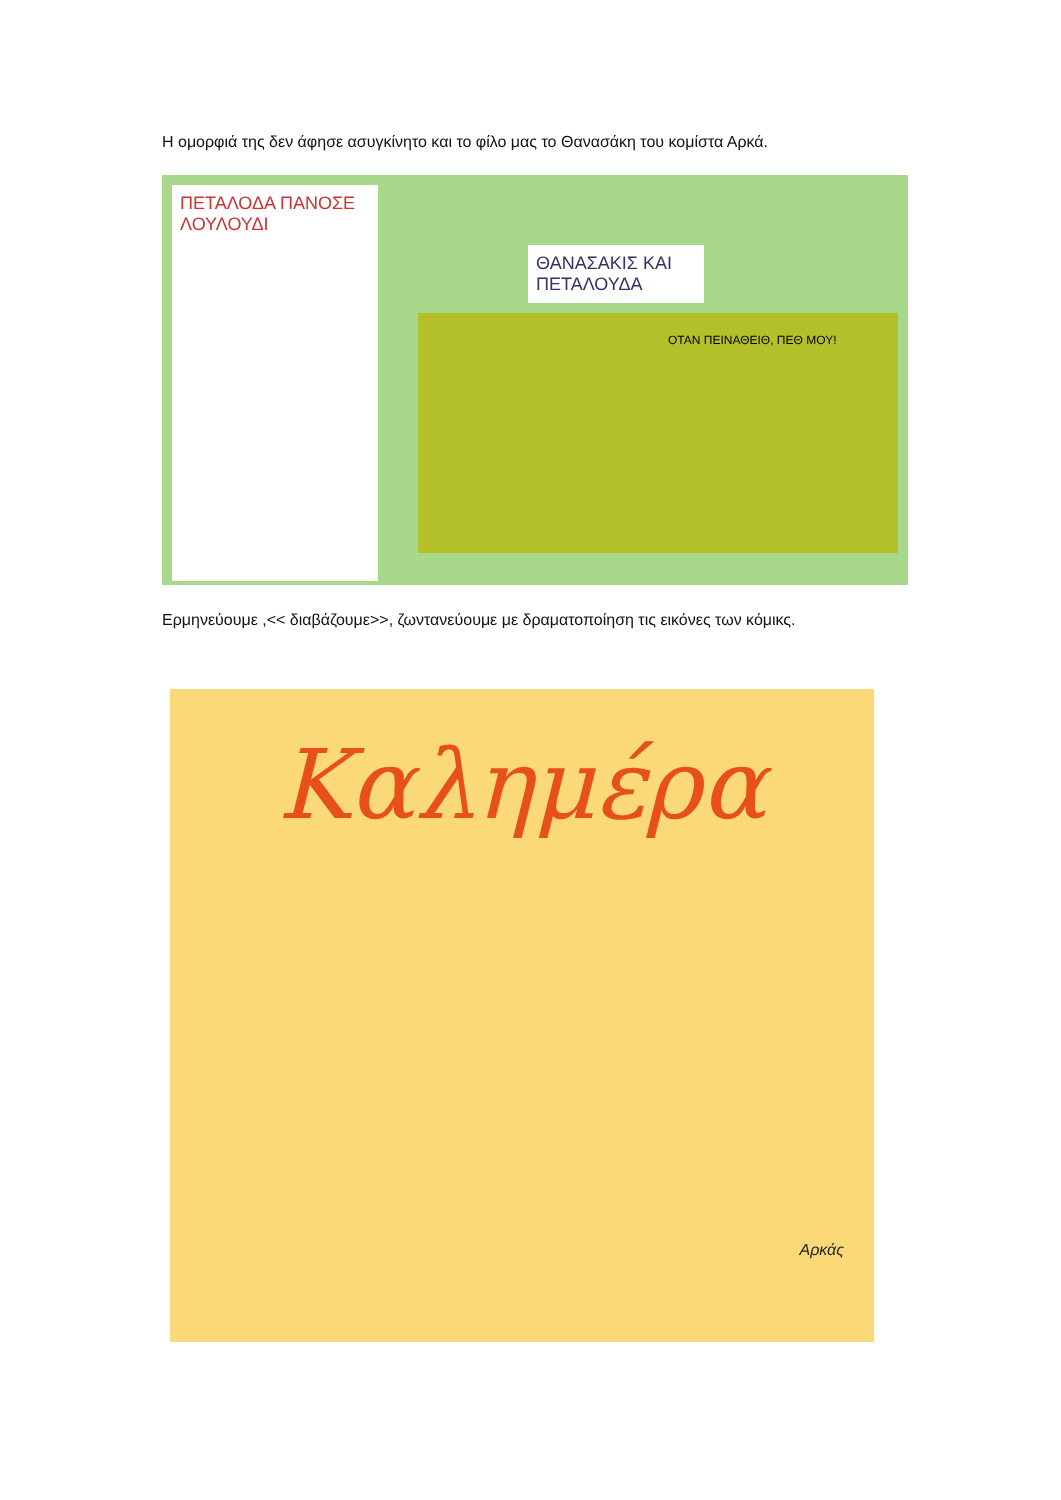Η ομορφιά της δεν άφησε ασυγκίνητο και το φίλο μας το Θανασάκη του κομίστα Αρκά.
ΠΕΤΑΛΟΔΑ ΠΑΝΟΣΕ ΛΟΥΛΟΥΔΙ
ΘΑΝΑΣΑΚΙΣ ΚΑΙ ΠΕΤΑΛΟΥΔΑ
ΟΤΑΝ ΠΕΙΝΑΘΕΙΘ, ΠΕΘ ΜΟΥ!
Ερμηνεύουμε ,<< διαβάζουμε>>, ζωντανεύουμε με δραματοποίηση τις εικόνες των κόμικς.
Καλημέρα
Αρκάς